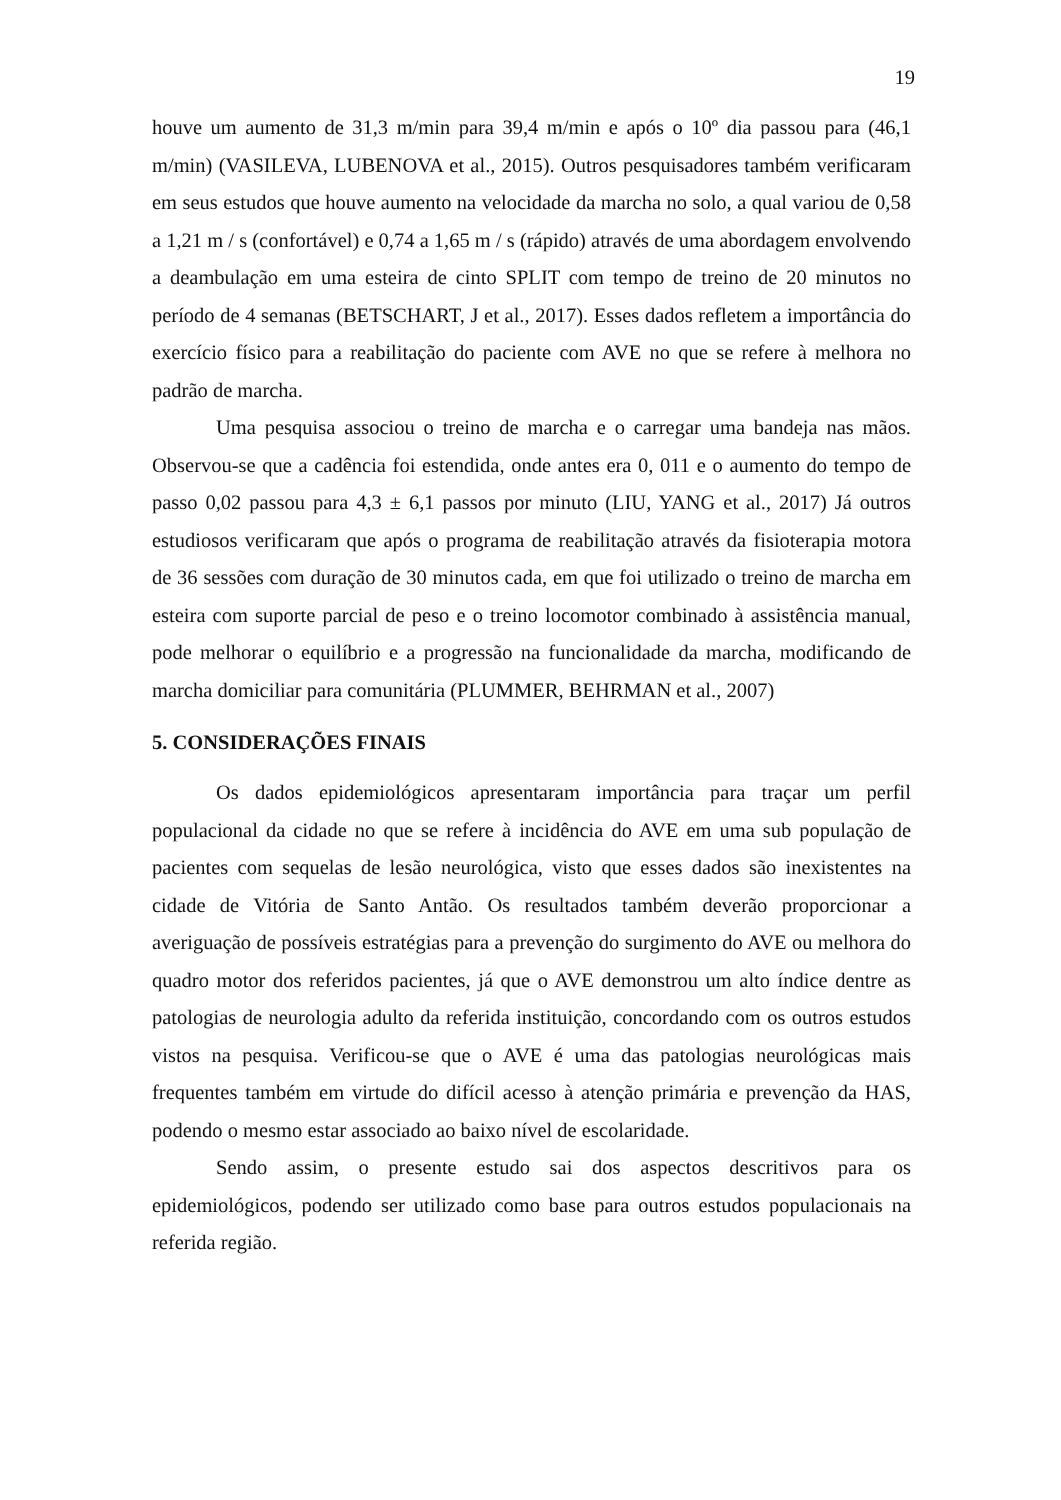19
houve um aumento de 31,3 m/min para 39,4 m/min e após o 10º dia passou para (46,1 m/min) (VASILEVA, LUBENOVA et al., 2015). Outros pesquisadores também verificaram em seus estudos que houve aumento na velocidade da marcha no solo, a qual variou de 0,58 a 1,21 m / s (confortável) e 0,74 a 1,65 m / s (rápido) através de uma abordagem envolvendo a deambulação em uma esteira de cinto SPLIT com tempo de treino de 20 minutos no período de 4 semanas (BETSCHART, J et al., 2017). Esses dados refletem a importância do exercício físico para a reabilitação do paciente com AVE no que se refere à melhora no padrão de marcha.
Uma pesquisa associou o treino de marcha e o carregar uma bandeja nas mãos. Observou-se que a cadência foi estendida, onde antes era 0, 011 e o aumento do tempo de passo 0,02 passou para 4,3 ± 6,1 passos por minuto (LIU, YANG et al., 2017) Já outros estudiosos verificaram que após o programa de reabilitação através da fisioterapia motora de 36 sessões com duração de 30 minutos cada, em que foi utilizado o treino de marcha em esteira com suporte parcial de peso e o treino locomotor combinado à assistência manual, pode melhorar o equilíbrio e a progressão na funcionalidade da marcha, modificando de marcha domiciliar para comunitária (PLUMMER, BEHRMAN et al., 2007)
5. CONSIDERAÇÕES FINAIS
Os dados epidemiológicos apresentaram importância para traçar um perfil populacional da cidade no que se refere à incidência do AVE em uma sub população de pacientes com sequelas de lesão neurológica, visto que esses dados são inexistentes na cidade de Vitória de Santo Antão. Os resultados também deverão proporcionar a averiguação de possíveis estratégias para a prevenção do surgimento do AVE ou melhora do quadro motor dos referidos pacientes, já que o AVE demonstrou um alto índice dentre as patologias de neurologia adulto da referida instituição, concordando com os outros estudos vistos na pesquisa. Verificou-se que o AVE é uma das patologias neurológicas mais frequentes também em virtude do difícil acesso à atenção primária e prevenção da HAS, podendo o mesmo estar associado ao baixo nível de escolaridade.
Sendo assim, o presente estudo sai dos aspectos descritivos para os epidemiológicos, podendo ser utilizado como base para outros estudos populacionais na referida região.